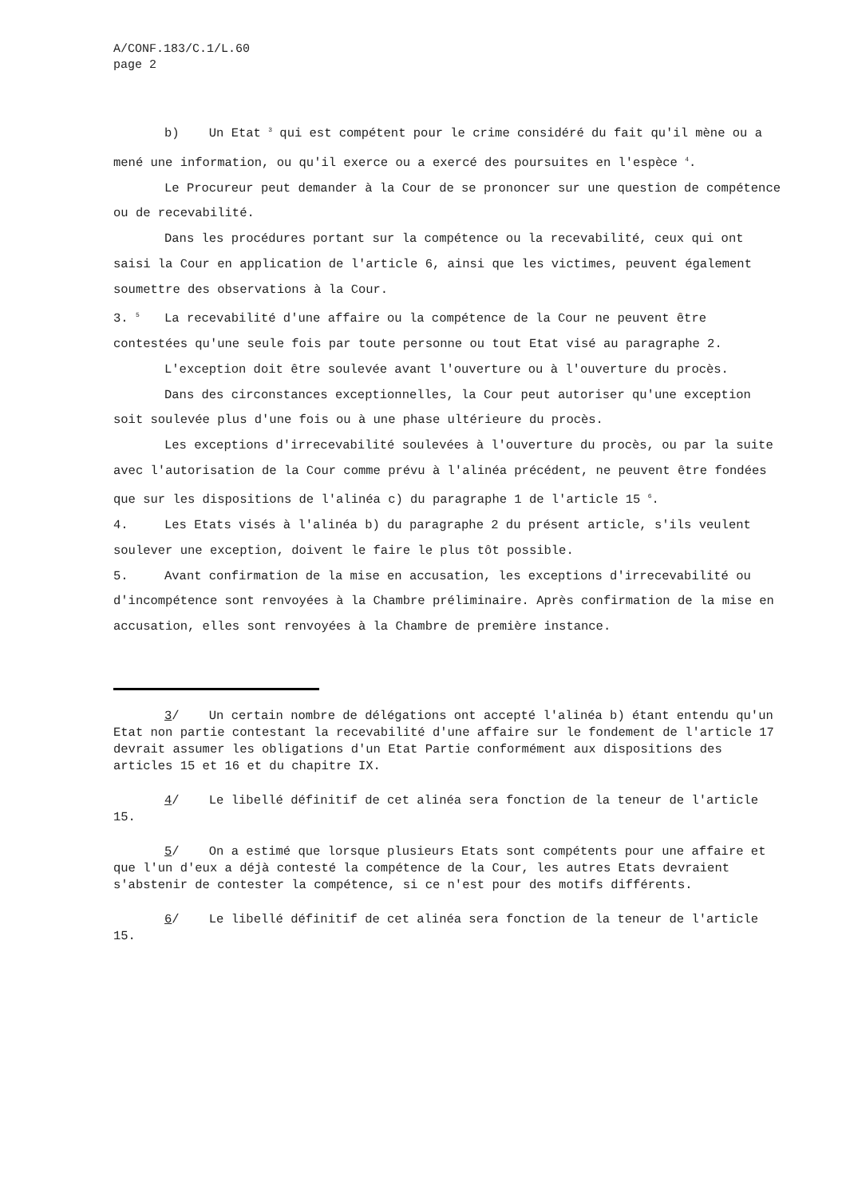A/CONF.183/C.1/L.60
page 2
b) Un Etat <sup>3</sup> qui est compétent pour le crime considéré du fait qu'il mène ou a mené une information, ou qu'il exerce ou a exercé des poursuites en l'espèce <sup>4</sup>.
Le Procureur peut demander à la Cour de se prononcer sur une question de compétence ou de recevabilité.
Dans les procédures portant sur la compétence ou la recevabilité, ceux qui ont saisi la Cour en application de l'article 6, ainsi que les victimes, peuvent également soumettre des observations à la Cour.
3. <sup>5</sup> La recevabilité d'une affaire ou la compétence de la Cour ne peuvent être contestées qu'une seule fois par toute personne ou tout Etat visé au paragraphe 2.
L'exception doit être soulevée avant l'ouverture ou à l'ouverture du procès.
Dans des circonstances exceptionnelles, la Cour peut autoriser qu'une exception soit soulevée plus d'une fois ou à une phase ultérieure du procès.
Les exceptions d'irrecevabilité soulevées à l'ouverture du procès, ou par la suite avec l'autorisation de la Cour comme prévu à l'alinéa précédent, ne peuvent être fondées que sur les dispositions de l'alinéa c) du paragraphe 1 de l'article 15 <sup>6</sup>.
4. Les Etats visés à l'alinéa b) du paragraphe 2 du présent article, s'ils veulent soulever une exception, doivent le faire le plus tôt possible.
5. Avant confirmation de la mise en accusation, les exceptions d'irrecevabilité ou d'incompétence sont renvoyées à la Chambre préliminaire. Après confirmation de la mise en accusation, elles sont renvoyées à la Chambre de première instance.
3/ Un certain nombre de délégations ont accepté l'alinéa b) étant entendu qu'un Etat non partie contestant la recevabilité d'une affaire sur le fondement de l'article 17 devrait assumer les obligations d'un Etat Partie conformément aux dispositions des articles 15 et 16 et du chapitre IX.
4/ Le libellé définitif de cet alinéa sera fonction de la teneur de l'article 15.
5/ On a estimé que lorsque plusieurs Etats sont compétents pour une affaire et que l'un d'eux a déjà contesté la compétence de la Cour, les autres Etats devraient s'abstenir de contester la compétence, si ce n'est pour des motifs différents.
6/ Le libellé définitif de cet alinéa sera fonction de la teneur de l'article 15.